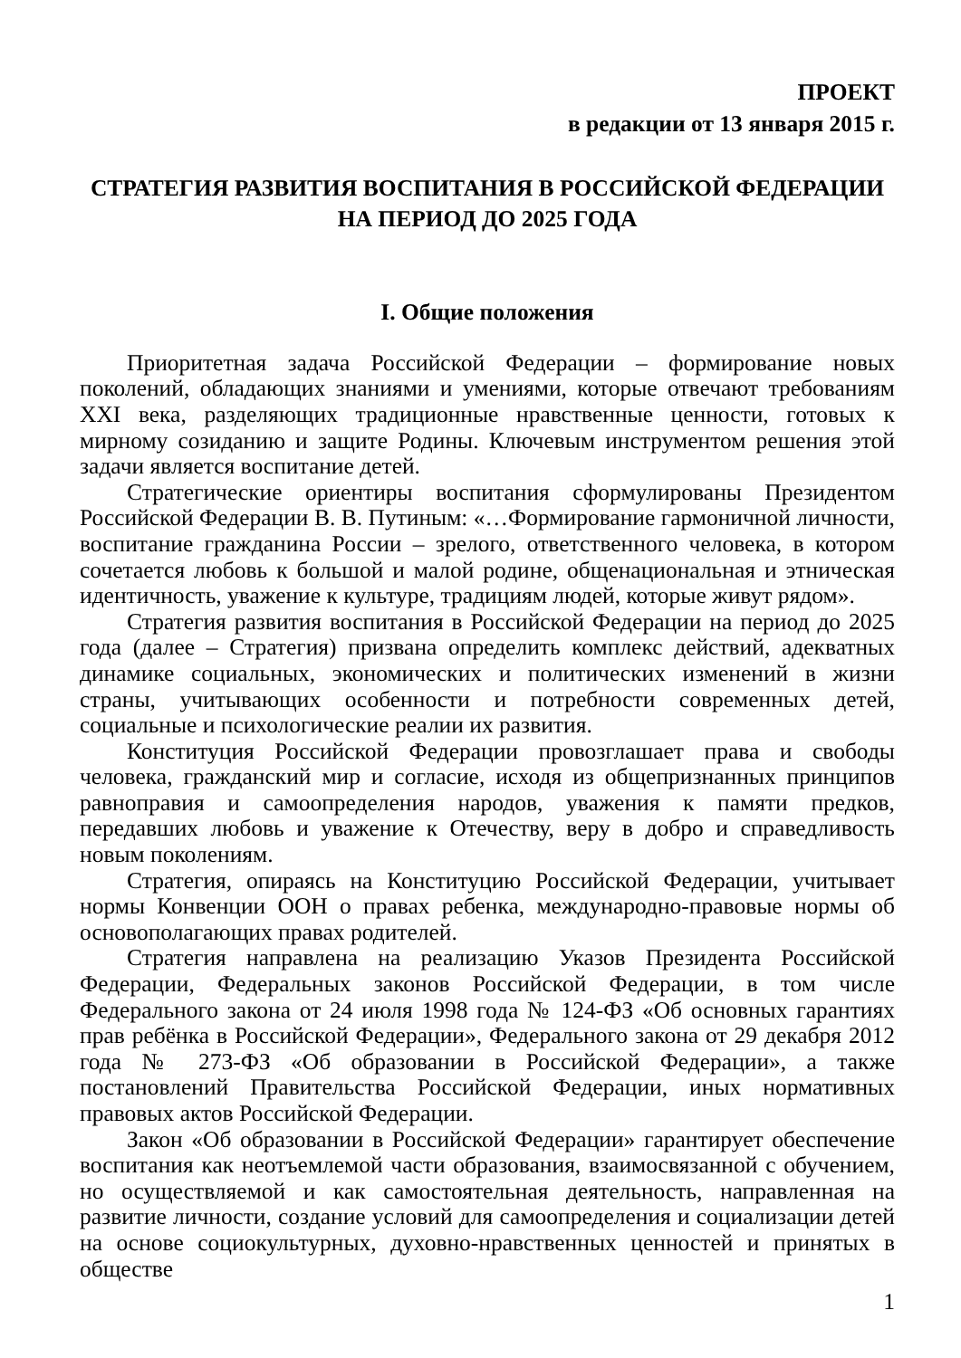ПРОЕКТ
в редакции от 13 января 2015 г.
СТРАТЕГИЯ РАЗВИТИЯ ВОСПИТАНИЯ В РОССИЙСКОЙ ФЕДЕРАЦИИ
НА ПЕРИОД ДО 2025 ГОДА
I. Общие положения
Приоритетная задача Российской Федерации – формирование новых поколений, обладающих знаниями и умениями, которые отвечают требованиям XXI века, разделяющих традиционные нравственные ценности, готовых к мирному созиданию и защите Родины. Ключевым инструментом решения этой задачи является воспитание детей.
Стратегические ориентиры воспитания сформулированы Президентом Российской Федерации В. В. Путиным: «…Формирование гармоничной личности, воспитание гражданина России – зрелого, ответственного человека, в котором сочетается любовь к большой и малой родине, общенациональная и этническая идентичность, уважение к культуре, традициям людей, которые живут рядом».
Стратегия развития воспитания в Российской Федерации на период до 2025 года (далее – Стратегия) призвана определить комплекс действий, адекватных динамике социальных, экономических и политических изменений в жизни страны, учитывающих особенности и потребности современных детей, социальные и психологические реалии их развития.
Конституция Российской Федерации провозглашает права и свободы человека, гражданский мир и согласие, исходя из общепризнанных принципов равноправия и самоопределения народов, уважения к памяти предков, передавших любовь и уважение к Отечеству, веру в добро и справедливость новым поколениям.
Стратегия, опираясь на Конституцию Российской Федерации, учитывает нормы Конвенции ООН о правах ребенка, международно-правовые нормы об основополагающих правах родителей.
Стратегия направлена на реализацию Указов Президента Российской Федерации, Федеральных законов Российской Федерации, в том числе Федерального закона от 24 июля 1998 года № 124-ФЗ «Об основных гарантиях прав ребёнка в Российской Федерации», Федерального закона от 29 декабря 2012 года № 273-ФЗ «Об образовании в Российской Федерации», а также постановлений Правительства Российской Федерации, иных нормативных правовых актов Российской Федерации.
Закон «Об образовании в Российской Федерации» гарантирует обеспечение воспитания как неотъемлемой части образования, взаимосвязанной с обучением, но осуществляемой и как самостоятельная деятельность, направленная на развитие личности, создание условий для самоопределения и социализации детей на основе социокультурных, духовно-нравственных ценностей и принятых в обществе
1